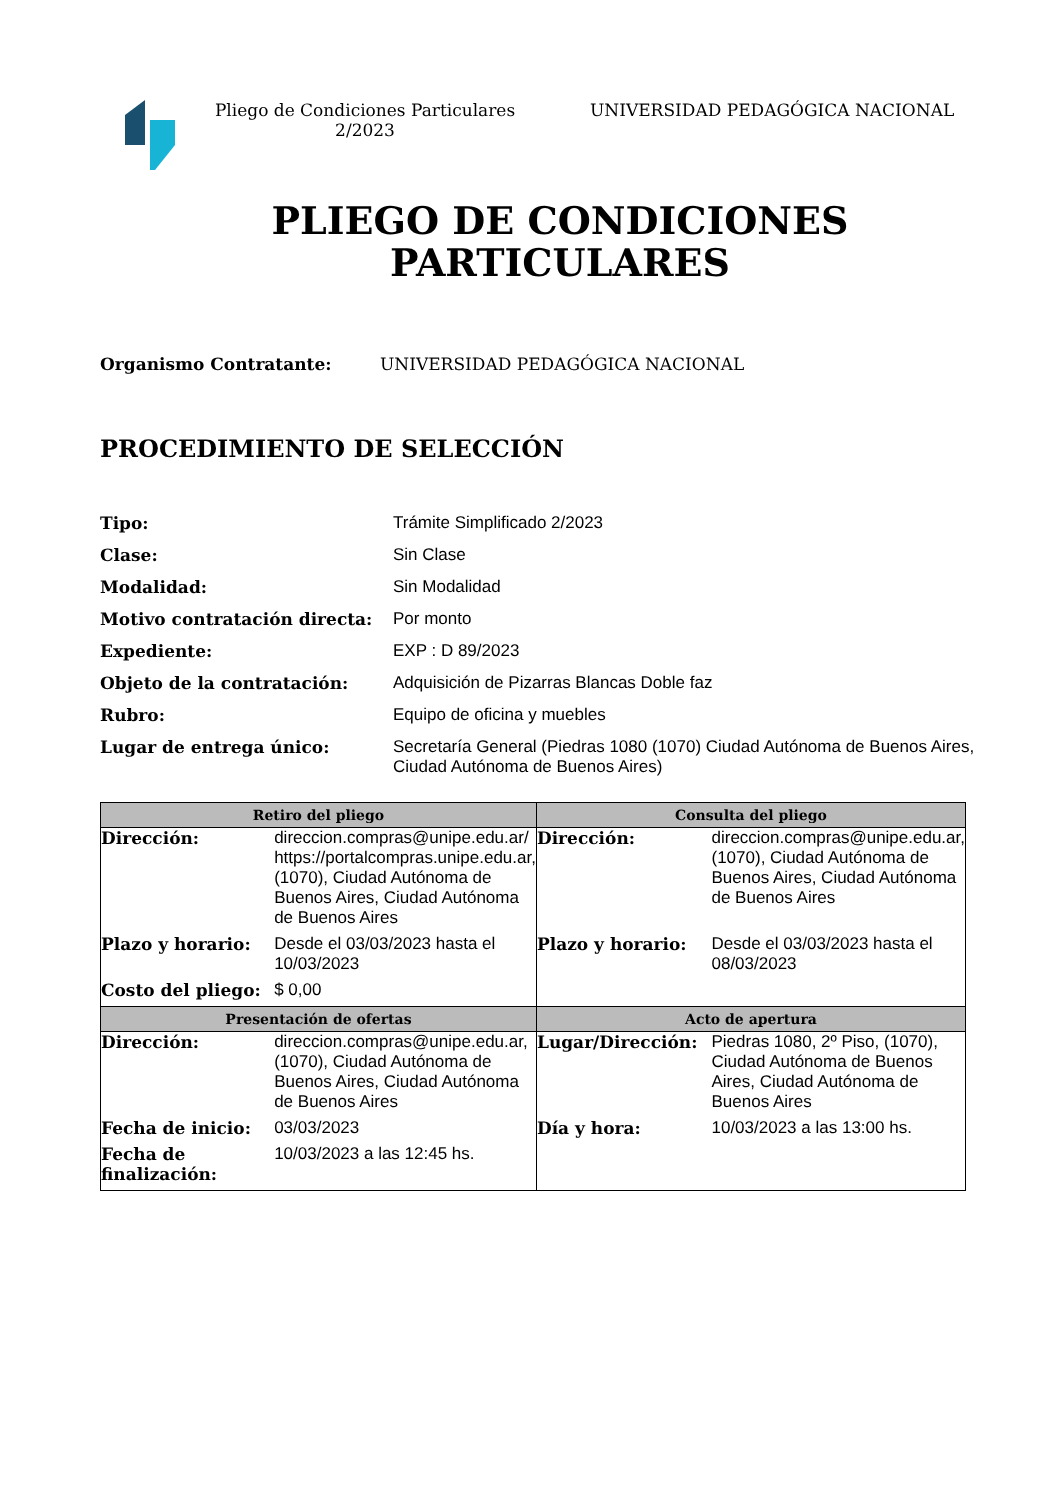Pliego de Condiciones Particulares 2/2023
UNIVERSIDAD PEDAGÓGICA NACIONAL
PLIEGO DE CONDICIONES
PARTICULARES
Organismo Contratante: UNIVERSIDAD PEDAGÓGICA NACIONAL
PROCEDIMIENTO DE SELECCIÓN
Tipo: Trámite Simplificado 2/2023
Clase: Sin Clase
Modalidad: Sin Modalidad
Motivo contratación directa: Por monto
Expediente: EXP : D 89/2023
Objeto de la contratación: Adquisición de Pizarras Blancas Doble faz
Rubro: Equipo de oficina y muebles
Lugar de entrega único: Secretaría General (Piedras 1080 (1070) Ciudad Autónoma de Buenos Aires, Ciudad Autónoma de Buenos Aires)
| Retiro del pliego | | Consulta del pliego | |
| --- | --- | --- | --- |
| Dirección: | direccion.compras@unipe.edu.ar/ https://portalcompras.unipe.edu.ar, (1070), Ciudad Autónoma de Buenos Aires, Ciudad Autónoma de Buenos Aires | Dirección: | direccion.compras@unipe.edu.ar, (1070), Ciudad Autónoma de Buenos Aires, Ciudad Autónoma de Buenos Aires |
| Plazo y horario: | Desde el 03/03/2023 hasta el 10/03/2023 | Plazo y horario: | Desde el 03/03/2023 hasta el 08/03/2023 |
| Costo del pliego: | $ 0,00 | | |
| Presentación de ofertas | | Acto de apertura | |
| Dirección: | direccion.compras@unipe.edu.ar, (1070), Ciudad Autónoma de Buenos Aires, Ciudad Autónoma de Buenos Aires | Lugar/Dirección: | Piedras 1080, 2º Piso, (1070), Ciudad Autónoma de Buenos Aires, Ciudad Autónoma de Buenos Aires |
| Fecha de inicio: | 03/03/2023 | Día y hora: | 10/03/2023 a las 13:00 hs. |
| Fecha de finalización: | 10/03/2023 a las 12:45 hs. | | |